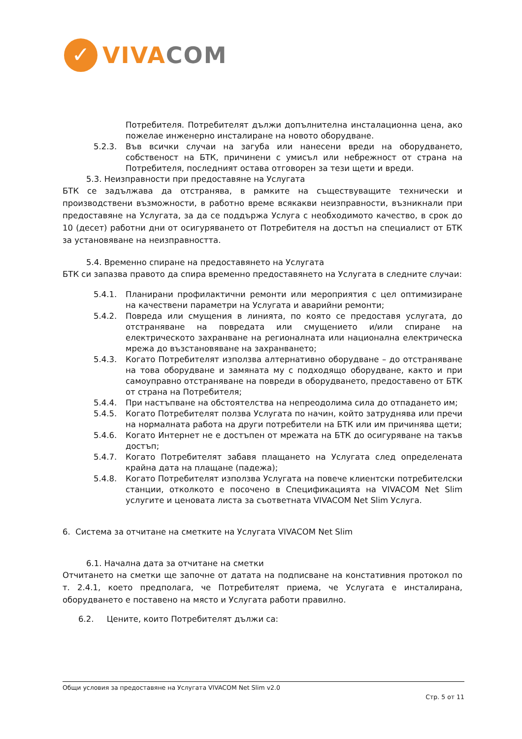✓
VIVA COM
Потребителя. Потребителят дължи допълнителна инсталационна цена, ако пожелае инженерно инсталиране на новото оборудване.
5.2.3. Във всички случаи на загуба или нанесени вреди на оборудването, собственост на БТК, причинени с умисъл или небрежност от страна на Потребителя, последният остава отговорен за тези щети и вреди.
5.3. Неизправности при предоставяне на Услугата
БТК се задължава да отстранява, в рамките на съществуващите технически и производствени възможности, в работно време всякакви неизправности, възникнали при предоставяне на Услугата, за да се поддържа Услуга с необходимото качество, в срок до 10 (десет) работни дни от осигуряването от Потребителя на достъп на специалист от БТК за установяване на неизправността.
5.4. Временно спиране на предоставянето на Услугата
БТК си запазва правото да спира временно предоставянето на Услугата в следните случаи:
5.4.1. Планирани профилактични ремонти или мероприятия с цел оптимизиране на качествени параметри на Услугата и аварийни ремонти;
5.4.2. Повреда или смущения в линията, по която се предоставя услугата, до отстраняване на повредата или смущението и/или спиране на електрическото захранване на регионалната или национална електрическа мрежа до възстановяване на захранването;
5.4.3. Когато Потребителят използва алтернативно оборудване – до отстраняване на това оборудване и замяната му с подходящо оборудване, както и при самоуправно отстраняване на повреди в оборудването, предоставено от БТК от страна на Потребителя;
5.4.4. При настъпване на обстоятелства на непреодолима сила до отпадането им;
5.4.5. Когато Потребителят ползва Услугата по начин, който затруднява или пречи на нормалната работа на други потребители на БТК или им причинява щети;
5.4.6. Когато Интернет не е достъпен от мрежата на БТК до осигуряване на такъв достъп;
5.4.7. Когато Потребителят забавя плащането на Услугата след определената крайна дата на плащане (падежа);
5.4.8. Когато Потребителят използва Услугата на повече клиентски потребителски станции, отколкото е посочено в Спецификацията на VIVACOM Net Slim услугите и ценовата листа за съответната VIVACOM Net Slim Услуга.
6. Система за отчитане на сметките на Услугата VIVACOM Net Slim
6.1. Начална дата за отчитане на сметки
Отчитането на сметки ще започне от датата на подписване на констативния протокол по т. 2.4.1, което предполага, че Потребителят приема, че Услугата е инсталирана, оборудването е поставено на място и Услугата работи правилно.
6.2. Цените, които Потребителят дължи са:
Общи условия за предоставяне на Услугата VIVACOM Net Slim v2.0
Стр. 5 от 11